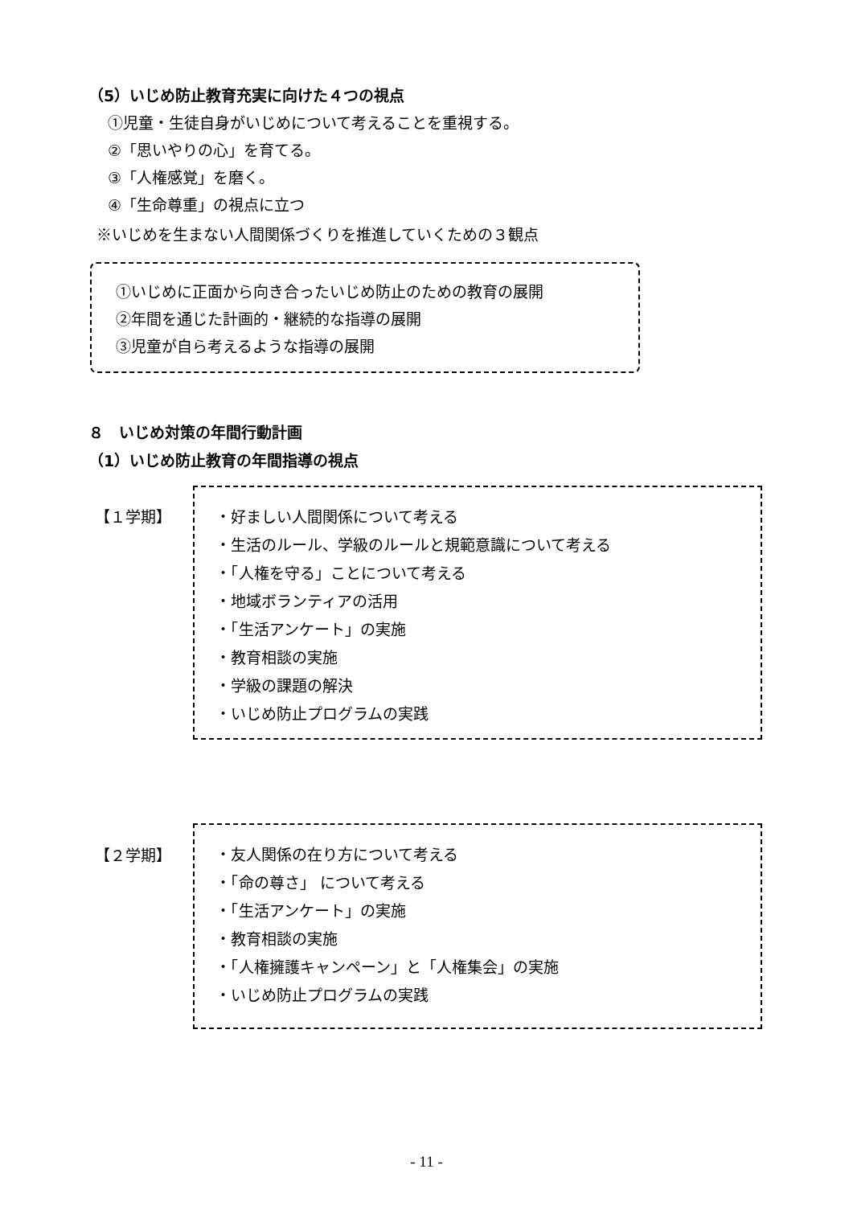（5）いじめ防止教育充実に向けた４つの視点
①児童・生徒自身がいじめについて考えることを重視する。
②「思いやりの心」を育てる。
③「人権感覚」を磨く。
④「生命尊重」の視点に立つ
※いじめを生まない人間関係づくりを推進していくための３観点
①いじめに正面から向き合ったいじめ防止のための教育の展開
②年間を通じた計画的・継続的な指導の展開
③児童が自ら考えるような指導の展開
８　いじめ対策の年間行動計画
（1）いじめ防止教育の年間指導の視点
【１学期】
・好ましい人間関係について考える
・生活のルール、学級のルールと規範意識について考える
・「人権を守る」ことについて考える
・地域ボランティアの活用
・「生活アンケート」の実施
・教育相談の実施
・学級の課題の解決
・いじめ防止プログラムの実践
【２学期】
・友人関係の在り方について考える
・「命の尊さ」 について考える
・「生活アンケート」の実施
・教育相談の実施
・「人権擁護キャンペーン」と「人権集会」の実施
・いじめ防止プログラムの実践
- 11 -